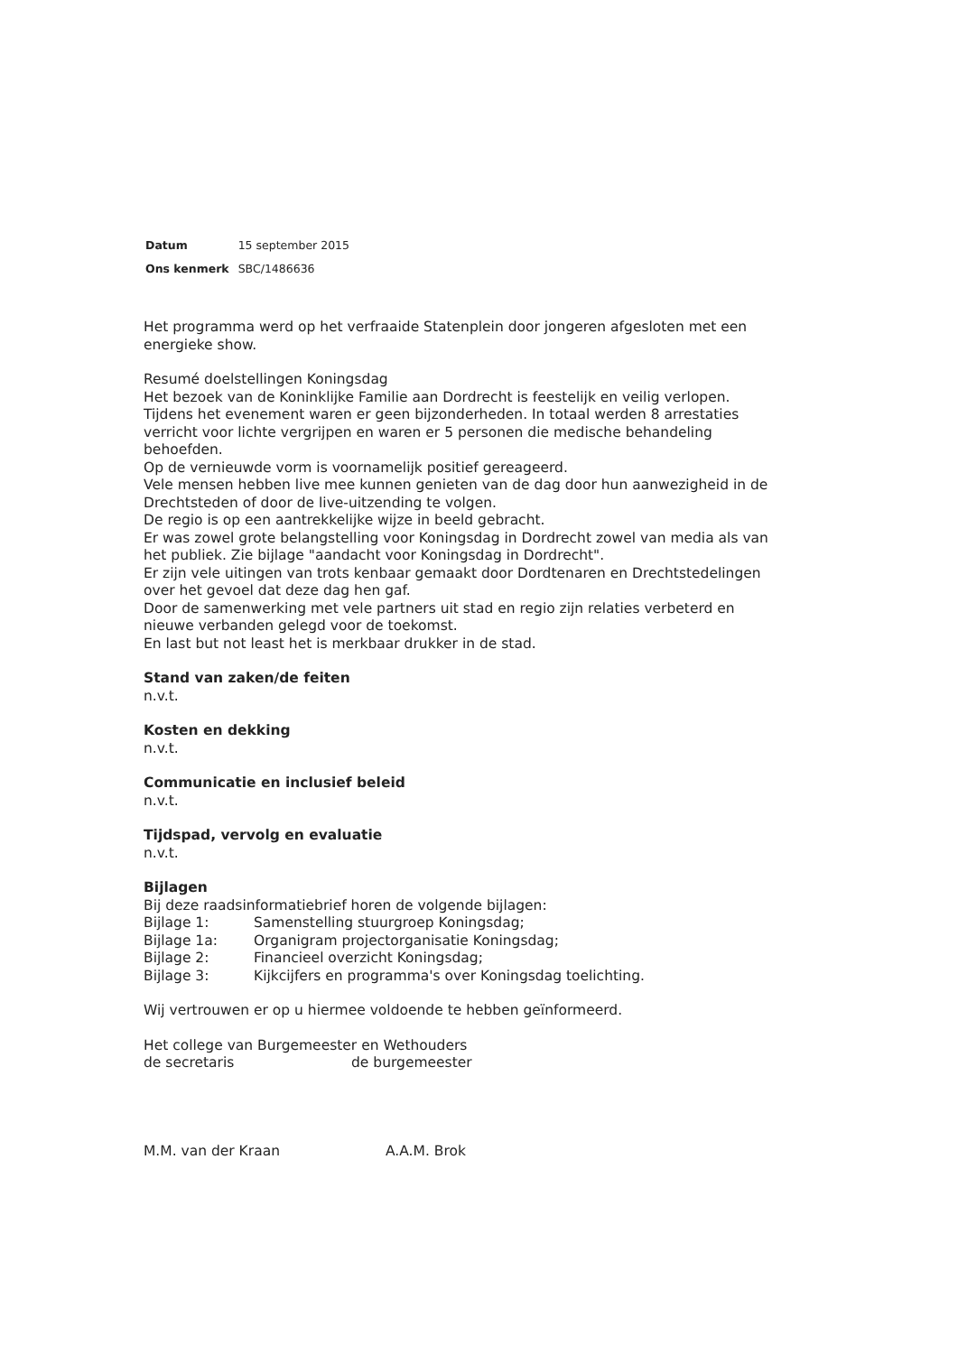| Datum | 15 september 2015 |
| Ons kenmerk | SBC/1486636 |
Het programma werd op het verfraaide Statenplein door jongeren afgesloten met een energieke show.
Resumé doelstellingen Koningsdag
Het bezoek van de Koninklijke Familie aan Dordrecht is feestelijk en veilig verlopen. Tijdens het evenement waren er geen bijzonderheden. In totaal werden 8 arrestaties verricht voor lichte vergrijpen en waren er 5 personen die medische behandeling behoefden.
Op de vernieuwde vorm is voornamelijk positief gereageerd.
Vele mensen hebben live mee kunnen genieten van de dag door hun aanwezigheid in de Drechtsteden of door de live-uitzending te volgen.
De regio is op een aantrekkelijke wijze in beeld gebracht.
Er was zowel grote belangstelling voor Koningsdag in Dordrecht zowel van media als van het publiek. Zie bijlage "aandacht voor Koningsdag in Dordrecht".
Er zijn vele uitingen van trots kenbaar gemaakt door Dordtenaren en Drechtstedelingen over het gevoel dat deze dag hen gaf.
Door de samenwerking met vele partners uit stad en regio zijn relaties verbeterd en nieuwe verbanden gelegd voor de toekomst.
En last but not least het is merkbaar drukker in de stad.
Stand van zaken/de feiten
n.v.t.
Kosten en dekking
n.v.t.
Communicatie en inclusief beleid
n.v.t.
Tijdspad, vervolg en evaluatie
n.v.t.
Bijlagen
Bij deze raadsinformatiebrief horen de volgende bijlagen:
| Bijlage 1: | Samenstelling stuurgroep Koningsdag; |
| Bijlage 1a: | Organigram projectorganisatie Koningsdag; |
| Bijlage 2: | Financieel overzicht Koningsdag; |
| Bijlage 3: | Kijkcijfers en programma's over Koningsdag toelichting. |
Wij vertrouwen er op u hiermee voldoende te hebben geïnformeerd.
Het college van Burgemeester en Wethouders
de secretaris de burgemeester
M.M. van der Kraan A.A.M. Brok